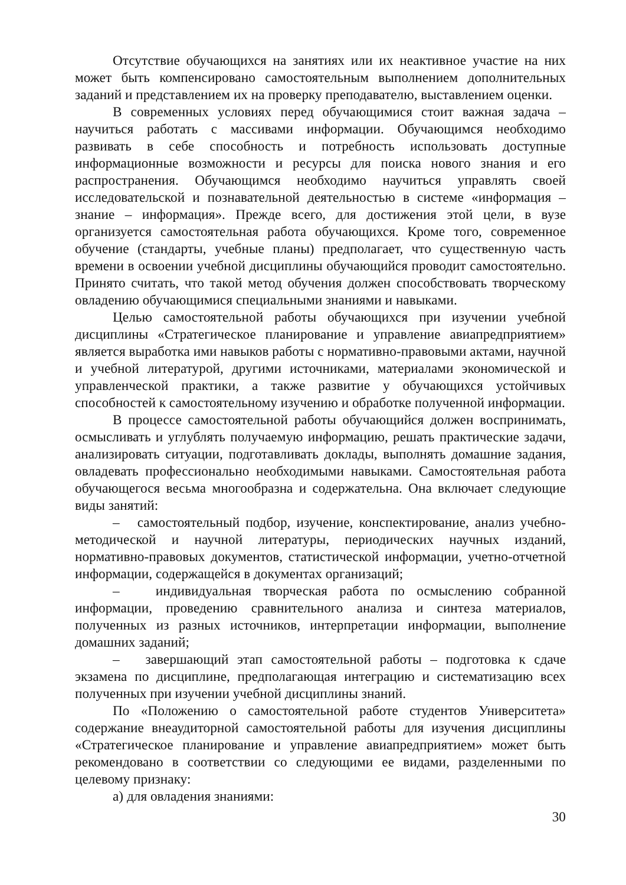Отсутствие обучающихся на занятиях или их неактивное участие на них может быть компенсировано самостоятельным выполнением дополнительных заданий и представлением их на проверку преподавателю, выставлением оценки.
В современных условиях перед обучающимися стоит важная задача – научиться работать с массивами информации. Обучающимся необходимо развивать в себе способность и потребность использовать доступные информационные возможности и ресурсы для поиска нового знания и его распространения. Обучающимся необходимо научиться управлять своей исследовательской и познавательной деятельностью в системе «информация – знание – информация». Прежде всего, для достижения этой цели, в вузе организуется самостоятельная работа обучающихся. Кроме того, современное обучение (стандарты, учебные планы) предполагает, что существенную часть времени в освоении учебной дисциплины обучающийся проводит самостоятельно. Принято считать, что такой метод обучения должен способствовать творческому овладению обучающимися специальными знаниями и навыками.
Целью самостоятельной работы обучающихся при изучении учебной дисциплины «Стратегическое планирование и управление авиапредприятием» является выработка ими навыков работы с нормативно-правовыми актами, научной и учебной литературой, другими источниками, материалами экономической и управленческой практики, а также развитие у обучающихся устойчивых способностей к самостоятельному изучению и обработке полученной информации.
В процессе самостоятельной работы обучающийся должен воспринимать, осмысливать и углублять получаемую информацию, решать практические задачи, анализировать ситуации, подготавливать доклады, выполнять домашние задания, овладевать профессионально необходимыми навыками. Самостоятельная работа обучающегося весьма многообразна и содержательна. Она включает следующие виды занятий:
– самостоятельный подбор, изучение, конспектирование, анализ учебно-методической и научной литературы, периодических научных изданий, нормативно-правовых документов, статистической информации, учетно-отчетной информации, содержащейся в документах организаций;
– индивидуальная творческая работа по осмыслению собранной информации, проведению сравнительного анализа и синтеза материалов, полученных из разных источников, интерпретации информации, выполнение домашних заданий;
– завершающий этап самостоятельной работы – подготовка к сдаче экзамена по дисциплине, предполагающая интеграцию и систематизацию всех полученных при изучении учебной дисциплины знаний.
По «Положению о самостоятельной работе студентов Университета» содержание внеаудиторной самостоятельной работы для изучения дисциплины «Стратегическое планирование и управление авиапредприятием» может быть рекомендовано в соответствии со следующими ее видами, разделенными по целевому признаку:
а) для овладения знаниями:
30